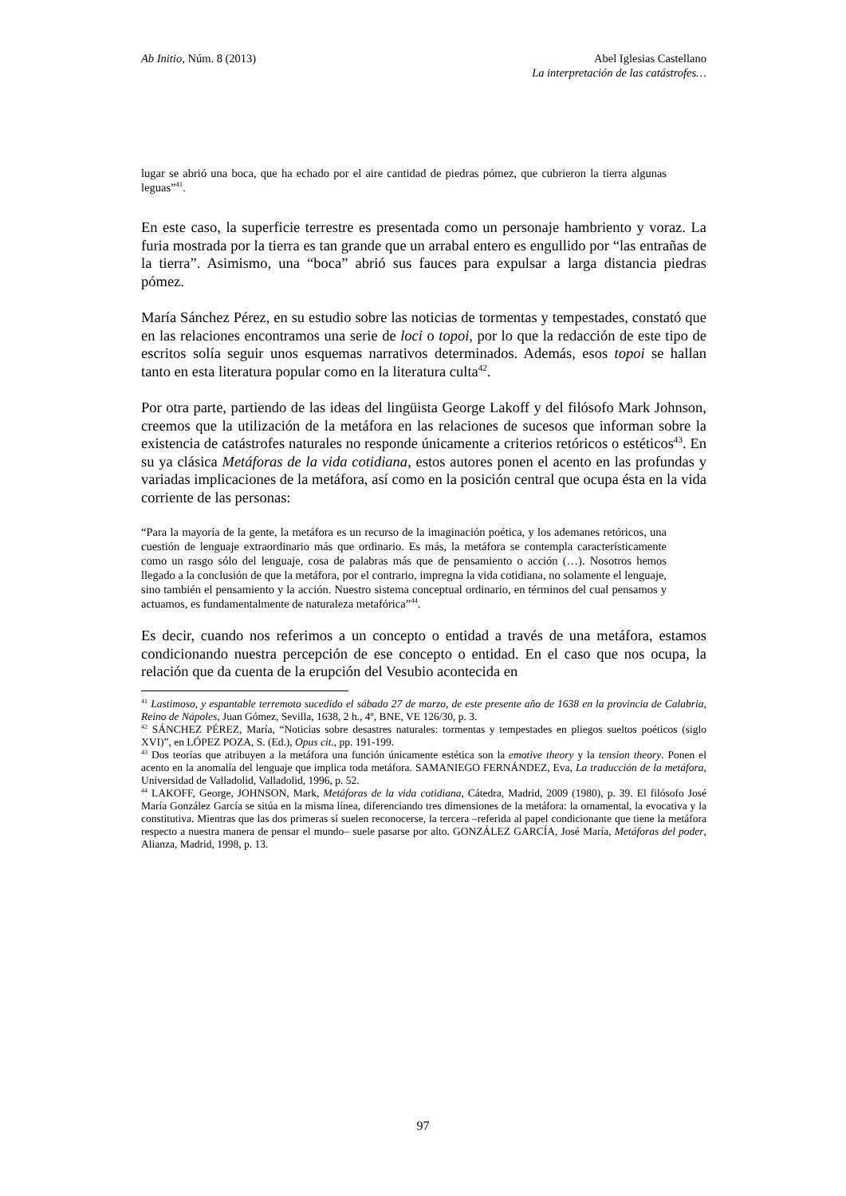Ab Initio, Núm. 8 (2013) Abel Iglesias Castellano
La interpretación de las catástrofes…
lugar se abrió una boca, que ha echado por el aire cantidad de piedras pómez, que cubrieron la tierra algunas leguas”<sup>41</sup>.
En este caso, la superficie terrestre es presentada como un personaje hambriento y voraz. La furia mostrada por la tierra es tan grande que un arrabal entero es engullido por “las entrañas de la tierra”. Asimismo, una “boca” abrió sus fauces para expulsar a larga distancia piedras pómez.
María Sánchez Pérez, en su estudio sobre las noticias de tormentas y tempestades, constató que en las relaciones encontramos una serie de loci o topoi, por lo que la redacción de este tipo de escritos solía seguir unos esquemas narrativos determinados. Además, esos topoi se hallan tanto en esta literatura popular como en la literatura culta<sup>42</sup>.
Por otra parte, partiendo de las ideas del lingüista George Lakoff y del filósofo Mark Johnson, creemos que la utilización de la metáfora en las relaciones de sucesos que informan sobre la existencia de catástrofes naturales no responde únicamente a criterios retóricos o estéticos<sup>43</sup>. En su ya clásica Metáforas de la vida cotidiana, estos autores ponen el acento en las profundas y variadas implicaciones de la metáfora, así como en la posición central que ocupa ésta en la vida corriente de las personas:
“Para la mayoría de la gente, la metáfora es un recurso de la imaginación poética, y los ademanes retóricos, una cuestión de lenguaje extraordinario más que ordinario. Es más, la metáfora se contempla característicamente como un rasgo sólo del lenguaje, cosa de palabras más que de pensamiento o acción (…). Nosotros hemos llegado a la conclusión de que la metáfora, por el contrario, impregna la vida cotidiana, no solamente el lenguaje, sino también el pensamiento y la acción. Nuestro sistema conceptual ordinario, en términos del cual pensamos y actuamos, es fundamentalmente de naturaleza metafórica”<sup>44</sup>.
Es decir, cuando nos referimos a un concepto o entidad a través de una metáfora, estamos condicionando nuestra percepción de ese concepto o entidad. En el caso que nos ocupa, la relación que da cuenta de la erupción del Vesubio acontecida en
<sup>41</sup> Lastimoso, y espantable terremoto sucedido el sábado 27 de marzo, de este presente año de 1638 en la provincia de Calabria, Reino de Nápoles, Juan Gómez, Sevilla, 1638, 2 h., 4º, BNE, VE 126/30, p. 3.
<sup>42</sup> SÁNCHEZ PÉREZ, María, “Noticias sobre desastres naturales: tormentas y tempestades en pliegos sueltos poéticos (siglo XVI)”, en LÓPEZ POZA, S. (Ed.), Opus cit., pp. 191-199.
<sup>43</sup> Dos teorías que atribuyen a la metáfora una función únicamente estética son la emotive theory y la tension theory. Ponen el acento en la anomalía del lenguaje que implica toda metáfora. SAMANIEGO FERNÁNDEZ, Eva, La traducción de la metáfora, Universidad de Valladolid, Valladolid, 1996, p. 52.
<sup>44</sup> LAKOFF, George, JOHNSON, Mark, Metáforas de la vida cotidiana, Cátedra, Madrid, 2009 (1980), p. 39. El filósofo José María González García se sitúa en la misma línea, diferenciando tres dimensiones de la metáfora: la ornamental, la evocativa y la constitutiva. Mientras que las dos primeras sí suelen reconocerse, la tercera –referida al papel condicionante que tiene la metáfora respecto a nuestra manera de pensar el mundo– suele pasarse por alto. GONZÁLEZ GARCÍA, José María, Metáforas del poder, Alianza, Madrid, 1998, p. 13.
97